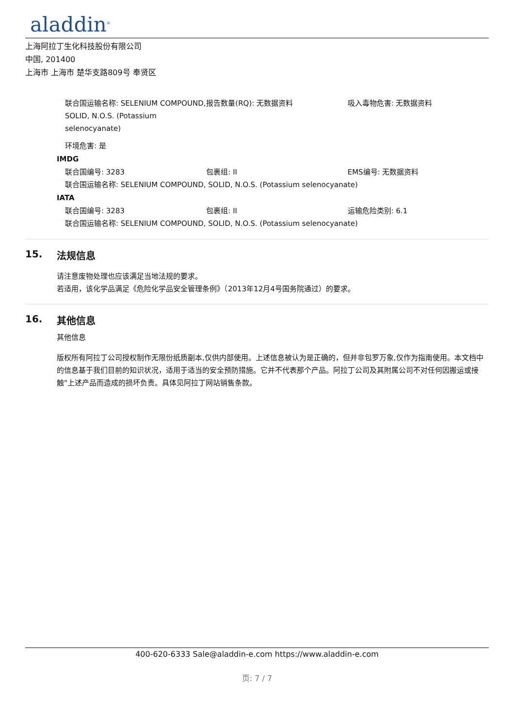aladdin<sup>®</sup>
上海阿拉丁生化科技股份有限公司
中国, 201400
上海市 上海市 楚华支路809号 奉贤区
联合国运输名称: SELENIUM COMPOUND, SOLID, N.O.S. (Potassium selenocyanate)
报告数量(RQ): 无数据资料 吸入毒物危害: 无数据资料
环境危害: 是
IMDG
联合国编号: 3283 包裹组: II EMS编号: 无数据资料
联合国运输名称: SELENIUM COMPOUND, SOLID, N.O.S. (Potassium selenocyanate)
IATA
联合国编号: 3283 包裹组: II 运输危险类别: 6.1
联合国运输名称: SELENIUM COMPOUND, SOLID, N.O.S. (Potassium selenocyanate)
15. 法规信息
请注意废物处理也应该满足当地法规的要求。
若适用，该化学品满足《危险化学品安全管理条例》（2013年12月4号国务院通过）的要求。
16. 其他信息
其他信息
版权所有阿拉丁公司授权制作无限份纸质副本,仅供内部使用。上述信息被认为是正确的，但并非包罗万象,仅作为指南使用。本文档中的信息基于我们目前的知识状况，适用于适当的安全预防措施。它并不代表那个产品。阿拉丁公司及其附属公司不对任何因搬运或接触"上述产品而造成的损坏负责。具体见阿拉丁网站销售条款。
400-620-6333 Sale@aladdin-e.com https://www.aladdin-e.com
页: 7 / 7